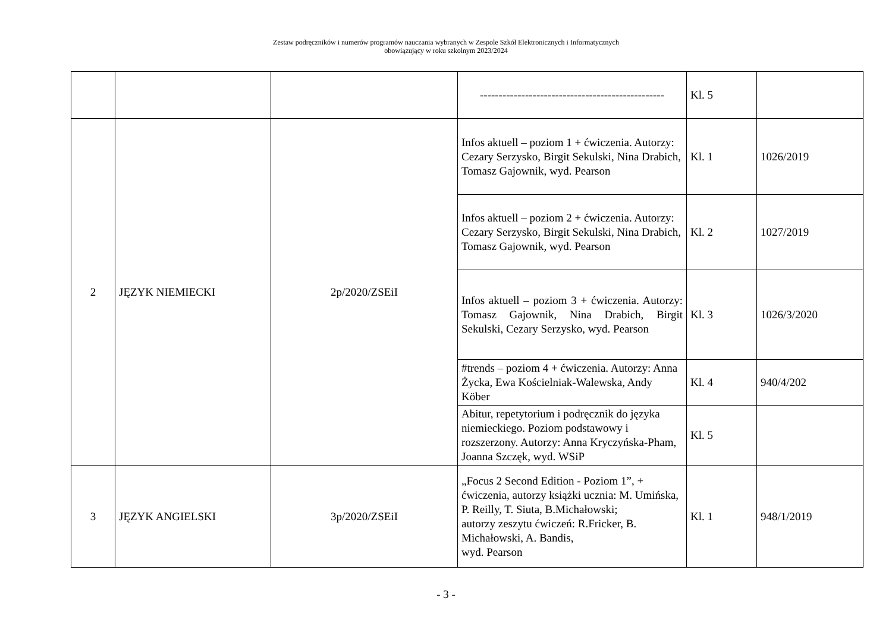Zestaw podręczników i numerów programów nauczania wybranych w Zespole Szkół Elektronicznych i Informatycznych
obowiązujący w roku szkolnym 2023/2024
| | | | ------------------------------------------------- | Kl. 5 | |
| 2 | JĘZYK NIEMIECKI | 2p/2020/ZSEiI | Infos aktuell – poziom 1 + ćwiczenia. Autorzy: Cezary Serzysko, Birgit Sekulski, Nina Drabich, Tomasz Gajownik, wyd. Pearson | Kl. 1 | 1026/2019 |
| | | | Infos aktuell – poziom 2 + ćwiczenia. Autorzy: Cezary Serzysko, Birgit Sekulski, Nina Drabich, Tomasz Gajownik, wyd. Pearson | Kl. 2 | 1027/2019 |
| | | | Infos aktuell – poziom 3 + ćwiczenia. Autorzy: Tomasz Gajownik, Nina Drabich, Birgit Sekulski, Cezary Serzysko, wyd. Pearson | Kl. 3 | 1026/3/2020 |
| | | | #trends – poziom 4 + ćwiczenia. Autorzy: Anna Życka, Ewa Kościelniak-Walewska, Andy Köber | Kl. 4 | 940/4/202 |
| | | | Abitur, repetytorium i podręcznik do języka niemieckiego. Poziom podstawowy i rozszerzony. Autorzy: Anna Kryczyńska-Pham, Joanna Szczęk, wyd. WSiP | Kl. 5 | |
| 3 | JĘZYK ANGIELSKI | 3p/2020/ZSEiI | „Focus 2 Second Edition - Poziom 1”, + ćwiczenia, autorzy książki ucznia: M. Umińska, P. Reilly, T. Siuta, B.Michałowski; autorzy zeszytu ćwiczeń: R.Fricker, B. Michałowski, A. Bandis, wyd. Pearson | Kl. 1 | 948/1/2019 |
- 3 -